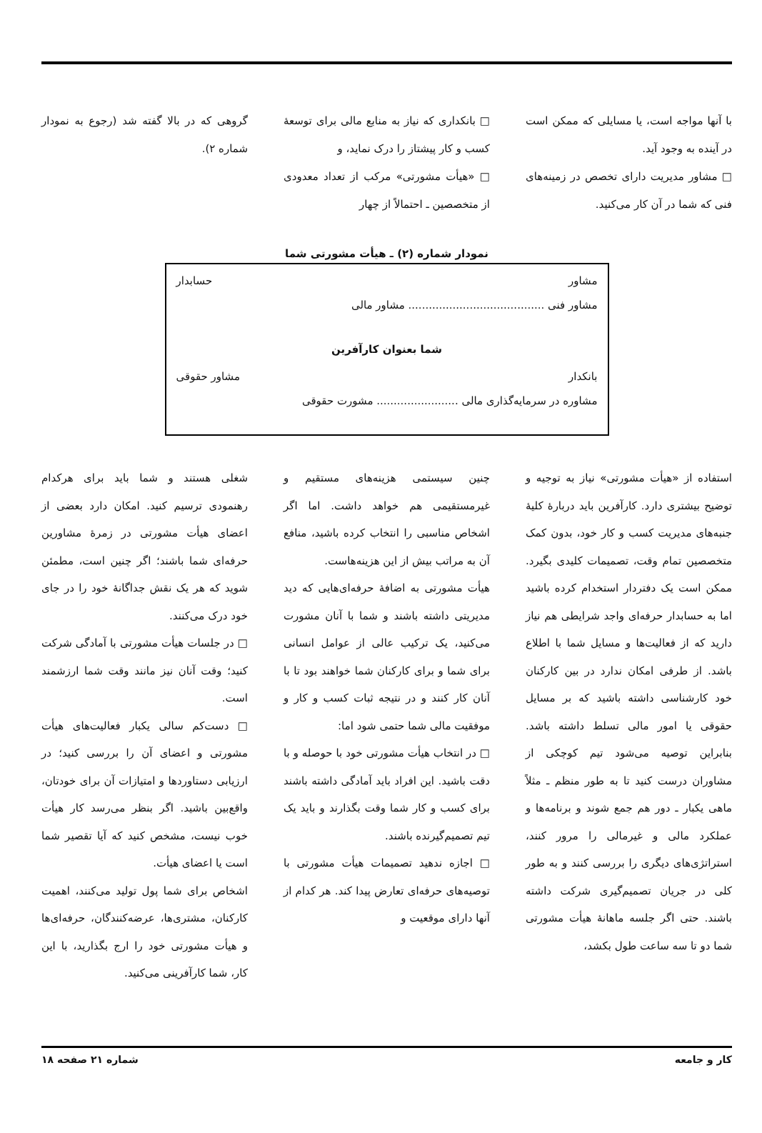با آنها مواجه است، یا مسایلی که ممکن است در آینده به وجود آید.
□ مشاور مدیریت دارای تخصص در زمینه‌های فنی که شما در آن کار می‌کنید.
□ بانکداری که نیاز به منابع مالی برای توسعهٔ کسب و کار پیشتاز را درک نماید، و
□ «هیأت مشورتی» مرکب از تعداد معدودی از متخصصین ـ احتمالاً از چهار
گروهی که در بالا گفته شد (رجوع به نمودار شماره ۲).
نمودار شماره (۲) ـ هیأت مشورتی شما
مشاور حسابدار
مشاور فنی ........................................ مشاور مالی
شما بعنوان کارآفرین
بانکدار مشاور حقوقی
مشاوره در سرمایه‌گذاری مالی ........................ مشورت حقوقی
استفاده از «هیأت مشورتی» نیاز به توجیه و توضیح بیشتری دارد. کارآفرین باید دربارهٔ کلیهٔ جنبه‌های مدیریت کسب و کار خود، بدون کمک متخصصین تمام وقت، تصمیمات کلیدی بگیرد. ممکن است یک دفتردار استخدام کرده باشید اما به حسابدار حرفه‌ای واجد شرایطی هم نیاز دارید که از فعالیت‌ها و مسایل شما با اطلاع باشد. از طرفی امکان ندارد در بین کارکنان خود کارشناسی داشته باشید که بر مسایل حقوقی یا امور مالی تسلط داشته باشد. بنابراین توصیه می‌شود تیم کوچکی از مشاوران درست کنید تا به طور منظم ـ مثلاً ماهی یکبار ـ دور هم جمع شوند و برنامه‌ها و عملکرد مالی و غیرمالی را مرور کنند، استراتژی‌های دیگری را بررسی کنند و به طور کلی در جریان تصمیم‌گیری شرکت داشته باشند. حتی اگر جلسه ماهانهٔ هیأت مشورتی شما دو تا سه ساعت طول بکشد،
چنین سیستمی هزینه‌های مستقیم و غیرمستقیمی هم خواهد داشت. اما اگر اشخاص مناسبی را انتخاب کرده باشید، منافع آن به مراتب بیش از این هزینه‌هاست.
هیأت مشورتی به اضافهٔ حرفه‌ای‌هایی که دید مدیریتی داشته باشند و شما با آنان مشورت می‌کنید، یک ترکیب عالی از عوامل انسانی برای شما و برای کارکنان شما خواهند بود تا با آنان کار کنند و در نتیجه ثبات کسب و کار و موفقیت مالی شما حتمی شود اما:
□ در انتخاب هیأت مشورتی خود با حوصله و با دقت باشید. این افراد باید آمادگی داشته باشند برای کسب و کار شما وقت بگذارند و باید یک تیم تصمیم‌گیرنده باشند.
□ اجازه ندهید تصمیمات هیأت مشورتی با توصیه‌های حرفه‌ای تعارض پیدا کند. هر کدام از آنها دارای موقعیت و
شغلی هستند و شما باید برای هرکدام رهنمودی ترسیم کنید. امکان دارد بعضی از اعضای هیأت مشورتی در زمرهٔ مشاورین حرفه‌ای شما باشند؛ اگر چنین است، مطمئن شوید که هر یک نقش جداگانهٔ خود را در جای خود درک می‌کنند.
□ در جلسات هیأت مشورتی با آمادگی شرکت کنید؛ وقت آنان نیز مانند وقت شما ارزشمند است.
□ دست‌کم سالی یکبار فعالیت‌های هیأت مشورتی و اعضای آن را بررسی کنید؛ در ارزیابی دستاوردها و امتیازات آن برای خودتان، واقع‌بین باشید. اگر بنظر می‌رسد کار هیأت خوب نیست، مشخص کنید که آیا تقصیر شما است یا اعضای هیأت.
اشخاص برای شما پول تولید می‌کنند، اهمیت کارکنان، مشتری‌ها، عرضه‌کنندگان، حرفه‌ای‌ها و هیأت مشورتی خود را ارج بگذارید، با این کار، شما کارآفرینی می‌کنید.
کار و جامعه شماره ۲۱ صفحه ۱۸